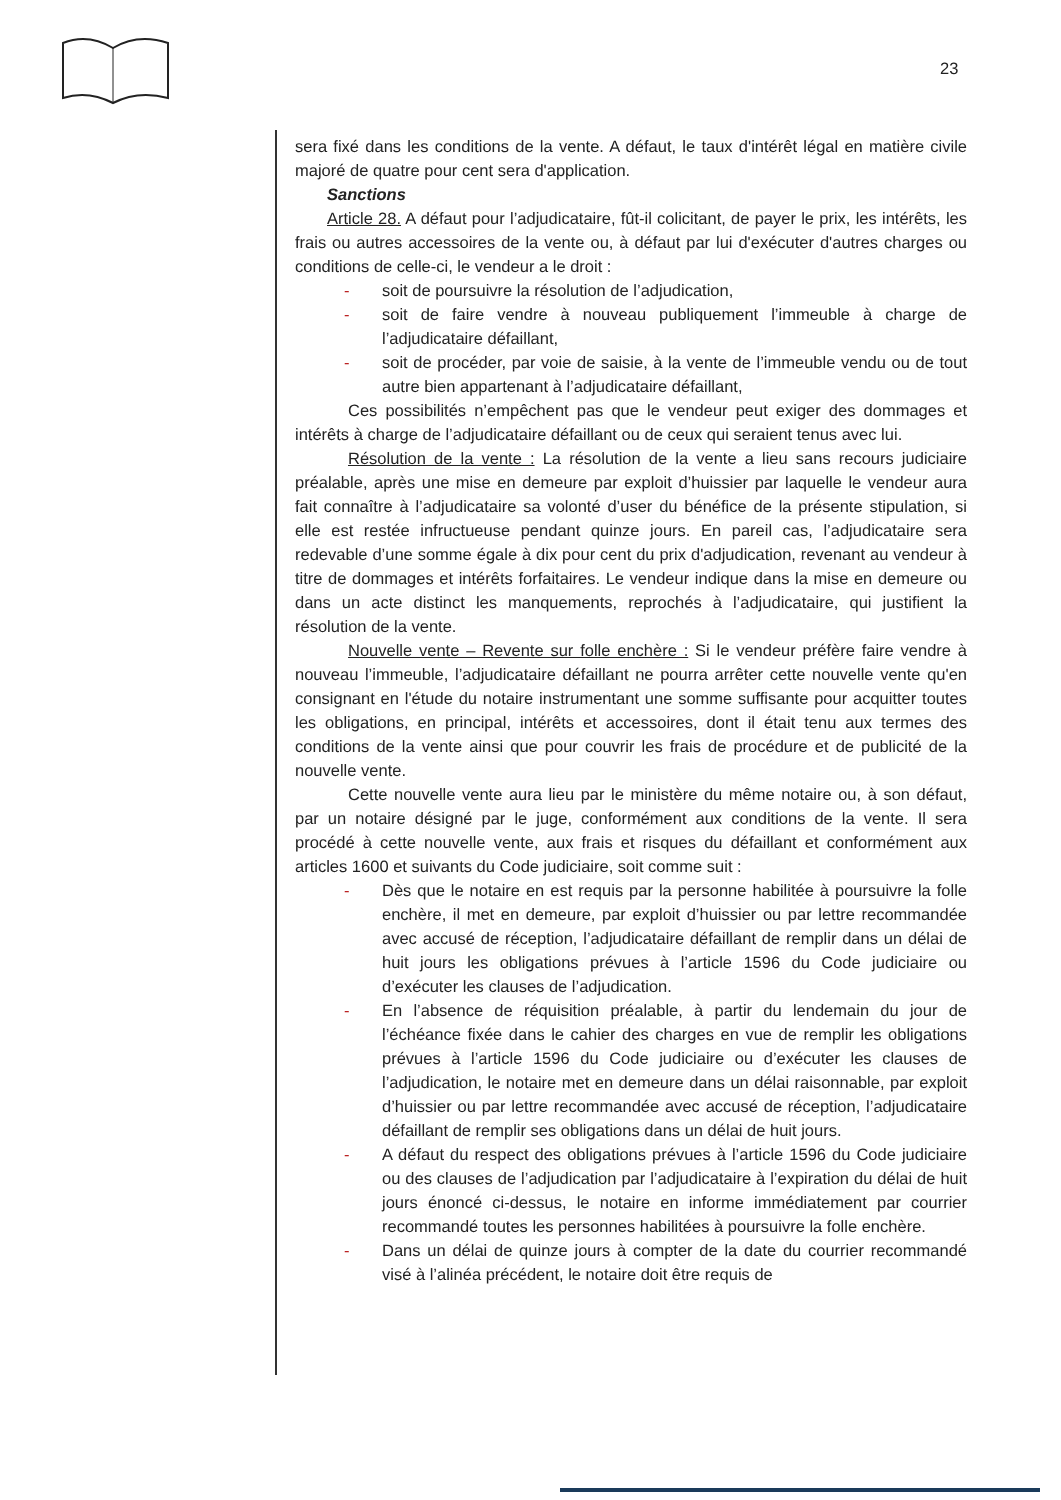23
sera fixé dans les conditions de la vente. A défaut, le taux d'intérêt légal en matière civile majoré de quatre pour cent sera d'application.
Sanctions
Article 28. A défaut pour l’adjudicataire, fût-il colicitant, de payer le prix, les intérêts, les frais ou autres accessoires de la vente ou, à défaut par lui d'exécuter d'autres charges ou conditions de celle-ci, le vendeur a le droit :
- soit de poursuivre la résolution de l’adjudication,
- soit de faire vendre à nouveau publiquement l’immeuble à charge de l’adjudicataire défaillant,
- soit de procéder, par voie de saisie, à la vente de l’immeuble vendu ou de tout autre bien appartenant à l’adjudicataire défaillant,
Ces possibilités n’empêchent pas que le vendeur peut exiger des dommages et intérêts à charge de l’adjudicataire défaillant ou de ceux qui seraient tenus avec lui.
Résolution de la vente : La résolution de la vente a lieu sans recours judiciaire préalable, après une mise en demeure par exploit d’huissier par laquelle le vendeur aura fait connaître à l’adjudicataire sa volonté d’user du bénéfice de la présente stipulation, si elle est restée infructueuse pendant quinze jours. En pareil cas, l’adjudicataire sera redevable d’une somme égale à dix pour cent du prix d'adjudication, revenant au vendeur à titre de dommages et intérêts forfaitaires. Le vendeur indique dans la mise en demeure ou dans un acte distinct les manquements, reprochés à l’adjudicataire, qui justifient la résolution de la vente.
Nouvelle vente – Revente sur folle enchère : Si le vendeur préfère faire vendre à nouveau l’immeuble, l’adjudicataire défaillant ne pourra arrêter cette nouvelle vente qu'en consignant en l'étude du notaire instrumentant une somme suffisante pour acquitter toutes les obligations, en principal, intérêts et accessoires, dont il était tenu aux termes des conditions de la vente ainsi que pour couvrir les frais de procédure et de publicité de la nouvelle vente.
Cette nouvelle vente aura lieu par le ministère du même notaire ou, à son défaut, par un notaire désigné par le juge, conformément aux conditions de la vente. Il sera procédé à cette nouvelle vente, aux frais et risques du défaillant et conformément aux articles 1600 et suivants du Code judiciaire, soit comme suit :
- Dès que le notaire en est requis par la personne habilitée à poursuivre la folle enchère, il met en demeure, par exploit d’huissier ou par lettre recommandée avec accusé de réception, l’adjudicataire défaillant de remplir dans un délai de huit jours les obligations prévues à l’article 1596 du Code judiciaire ou d’exécuter les clauses de l’adjudication.
- En l’absence de réquisition préalable, à partir du lendemain du jour de l’échéance fixée dans le cahier des charges en vue de remplir les obligations prévues à l’article 1596 du Code judiciaire ou d’exécuter les clauses de l’adjudication, le notaire met en demeure dans un délai raisonnable, par exploit d’huissier ou par lettre recommandée avec accusé de réception, l’adjudicataire défaillant de remplir ses obligations dans un délai de huit jours.
- A défaut du respect des obligations prévues à l’article 1596 du Code judiciaire ou des clauses de l’adjudication par l’adjudicataire à l’expiration du délai de huit jours énoncé ci-dessus, le notaire en informe immédiatement par courrier recommandé toutes les personnes habilitées à poursuivre la folle enchère.
- Dans un délai de quinze jours à compter de la date du courrier recommandé visé à l’alinéa précédent, le notaire doit être requis de